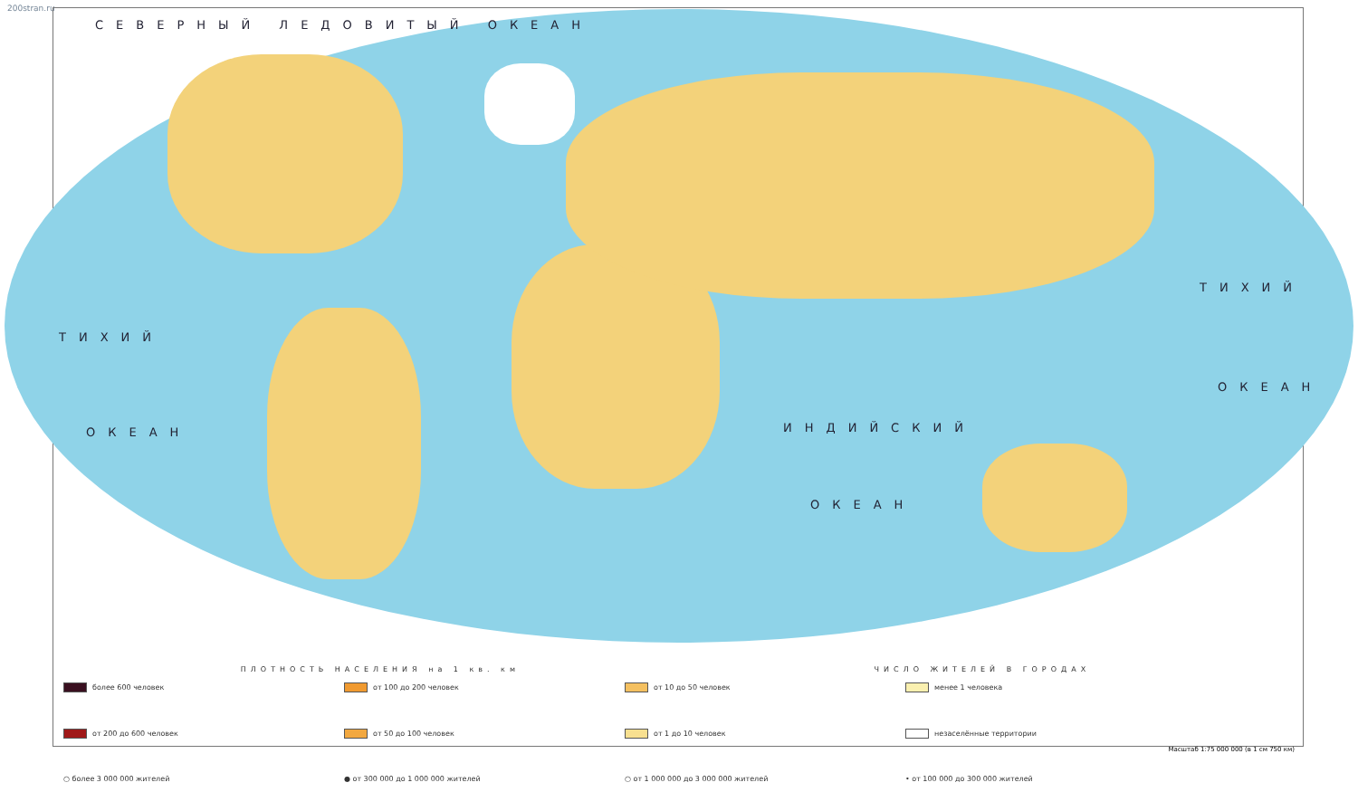200stran.ru
ТИХИЙ
ОКЕАН
ТИХИЙ
ОКЕАН
ИНДИЙСКИЙ
ОКЕАН
СЕВЕРНЫЙ ЛЕДОВИТЫЙ ОКЕАН
ПЛОТНОСТЬ НАСЕЛЕНИЯ на 1 кв. км ЧИСЛО ЖИТЕЛЕЙ В ГОРОДАХ
более 600 человек
от 100 до 200 человек
от 10 до 50 человек
менее 1 человека
от 200 до 600 человек
от 50 до 100 человек
от 1 до 10 человек
незаселённые территории
○ более 3 000 000 жителей
● от 300 000 до 1 000 000 жителей
○ от 1 000 000 до 3 000 000 жителей
• от 100 000 до 300 000 жителей
Масштаб 1:75 000 000 (в 1 см 750 км)